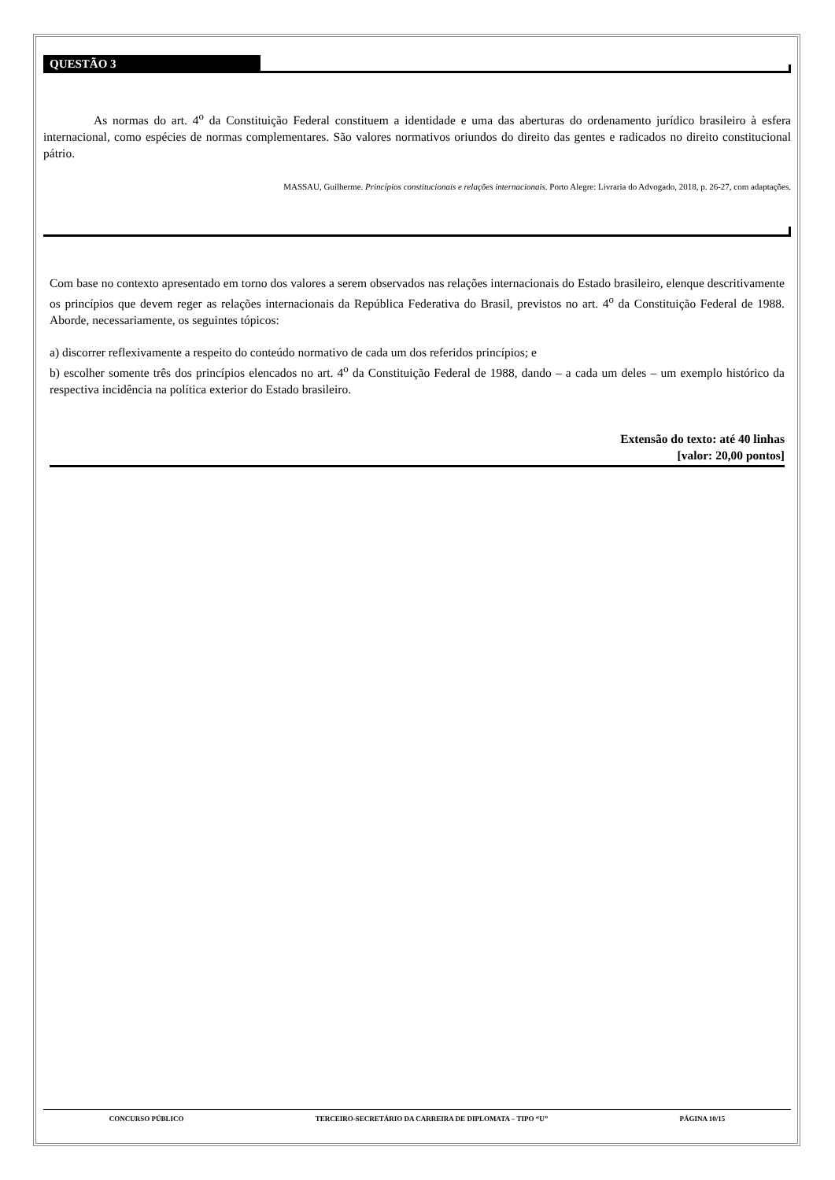QUESTÃO 3
As normas do art. 4<sup>o</sup> da Constituição Federal constituem a identidade e uma das aberturas do ordenamento jurídico brasileiro à esfera internacional, como espécies de normas complementares. São valores normativos oriundos do direito das gentes e radicados no direito constitucional pátrio.
MASSAU, Guilherme. Princípios constitucionais e relações internacionais. Porto Alegre: Livraria do Advogado, 2018, p. 26-27, com adaptações.
Com base no contexto apresentado em torno dos valores a serem observados nas relações internacionais do Estado brasileiro, elenque descritivamente os princípios que devem reger as relações internacionais da República Federativa do Brasil, previstos no art. 4<sup>o</sup> da Constituição Federal de 1988. Aborde, necessariamente, os seguintes tópicos:
a) discorrer reflexivamente a respeito do conteúdo normativo de cada um dos referidos princípios; e
b) escolher somente três dos princípios elencados no art. 4<sup>o</sup> da Constituição Federal de 1988, dando – a cada um deles – um exemplo histórico da respectiva incidência na política exterior do Estado brasileiro.
Extensão do texto: até 40 linhas
[valor: 20,00 pontos]
CONCURSO PÚBLICO TERCEIRO-SECRETÁRIO DA CARREIRA DE DIPLOMATA – TIPO “U” PÁGINA 10/15